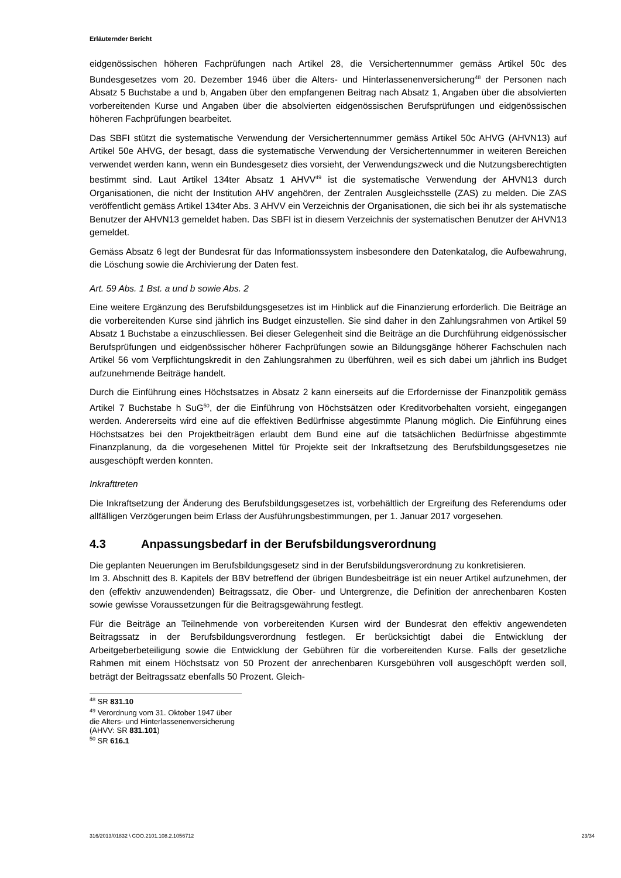Erläuternder Bericht
eidgenössischen höheren Fachprüfungen nach Artikel 28, die Versichertennummer gemäss Artikel 50c des Bundesgesetzes vom 20. Dezember 1946 über die Alters- und Hinterlassenenversicherung<sup>48</sup> der Personen nach Absatz 5 Buchstabe a und b, Angaben über den empfangenen Beitrag nach Absatz 1, Angaben über die absolvierten vorbereitenden Kurse und Angaben über die absolvierten eidgenössischen Berufsprüfungen und eidgenössischen höheren Fachprüfungen bearbeitet.
Das SBFI stützt die systematische Verwendung der Versichertennummer gemäss Artikel 50c AHVG (AHVN13) auf Artikel 50e AHVG, der besagt, dass die systematische Verwendung der Versichertennummer in weiteren Bereichen verwendet werden kann, wenn ein Bundesgesetz dies vorsieht, der Verwendungszweck und die Nutzungsberechtigten bestimmt sind. Laut Artikel 134ter Absatz 1 AHVV<sup>49</sup> ist die systematische Verwendung der AHVN13 durch Organisationen, die nicht der Institution AHV angehören, der Zentralen Ausgleichsstelle (ZAS) zu melden. Die ZAS veröffentlicht gemäss Artikel 134ter Abs. 3 AHVV ein Verzeichnis der Organisationen, die sich bei ihr als systematische Benutzer der AHVN13 gemeldet haben. Das SBFI ist in diesem Verzeichnis der systematischen Benutzer der AHVN13 gemeldet.
Gemäss Absatz 6 legt der Bundesrat für das Informationssystem insbesondere den Datenkatalog, die Aufbewahrung, die Löschung sowie die Archivierung der Daten fest.
Art. 59 Abs. 1 Bst. a und b sowie Abs. 2
Eine weitere Ergänzung des Berufsbildungsgesetzes ist im Hinblick auf die Finanzierung erforderlich. Die Beiträge an die vorbereitenden Kurse sind jährlich ins Budget einzustellen. Sie sind daher in den Zahlungsrahmen von Artikel 59 Absatz 1 Buchstabe a einzuschliessen. Bei dieser Gelegenheit sind die Beiträge an die Durchführung eidgenössischer Berufsprüfungen und eidgenössischer höherer Fachprüfungen sowie an Bildungsgänge höherer Fachschulen nach Artikel 56 vom Verpflichtungskredit in den Zahlungsrahmen zu überführen, weil es sich dabei um jährlich ins Budget aufzunehmende Beiträge handelt.
Durch die Einführung eines Höchstsatzes in Absatz 2 kann einerseits auf die Erfordernisse der Finanzpolitik gemäss Artikel 7 Buchstabe h SuG<sup>50</sup>, der die Einführung von Höchstsätzen oder Kreditvorbehalten vorsieht, eingegangen werden. Andererseits wird eine auf die effektiven Bedürfnisse abgestimmte Planung möglich. Die Einführung eines Höchstsatzes bei den Projektbeiträgen erlaubt dem Bund eine auf die tatsächlichen Bedürfnisse abgestimmte Finanzplanung, da die vorgesehenen Mittel für Projekte seit der Inkraftsetzung des Berufsbildungsgesetzes nie ausgeschöpft werden konnten.
Inkrafttreten
Die Inkraftsetzung der Änderung des Berufsbildungsgesetzes ist, vorbehältlich der Ergreifung des Referendums oder allfälligen Verzögerungen beim Erlass der Ausführungsbestimmungen, per 1. Januar 2017 vorgesehen.
4.3 Anpassungsbedarf in der Berufsbildungsverordnung
Die geplanten Neuerungen im Berufsbildungsgesetz sind in der Berufsbildungsverordnung zu konkretisieren.
Im 3. Abschnitt des 8. Kapitels der BBV betreffend der übrigen Bundesbeiträge ist ein neuer Artikel aufzunehmen, der den (effektiv anzuwendenden) Beitragssatz, die Ober- und Untergrenze, die Definition der anrechenbaren Kosten sowie gewisse Voraussetzungen für die Beitragsgewährung festlegt.
Für die Beiträge an Teilnehmende von vorbereitenden Kursen wird der Bundesrat den effektiv angewendeten Beitragssatz in der Berufsbildungsverordnung festlegen. Er berücksichtigt dabei die Entwicklung der Arbeitgeberbeteiligung sowie die Entwicklung der Gebühren für die vorbereitenden Kurse. Falls der gesetzliche Rahmen mit einem Höchstsatz von 50 Prozent der anrechenbaren Kursgebühren voll ausgeschöpft werden soll, beträgt der Beitragssatz ebenfalls 50 Prozent. Gleich-
<sup>48</sup> SR 831.10
<sup>49</sup> Verordnung vom 31. Oktober 1947 über die Alters- und Hinterlassenenversicherung (AHVV: SR 831.101)
<sup>50</sup> SR 616.1
316/2013/01832 \ COO.2101.108.2.1056712 23/34